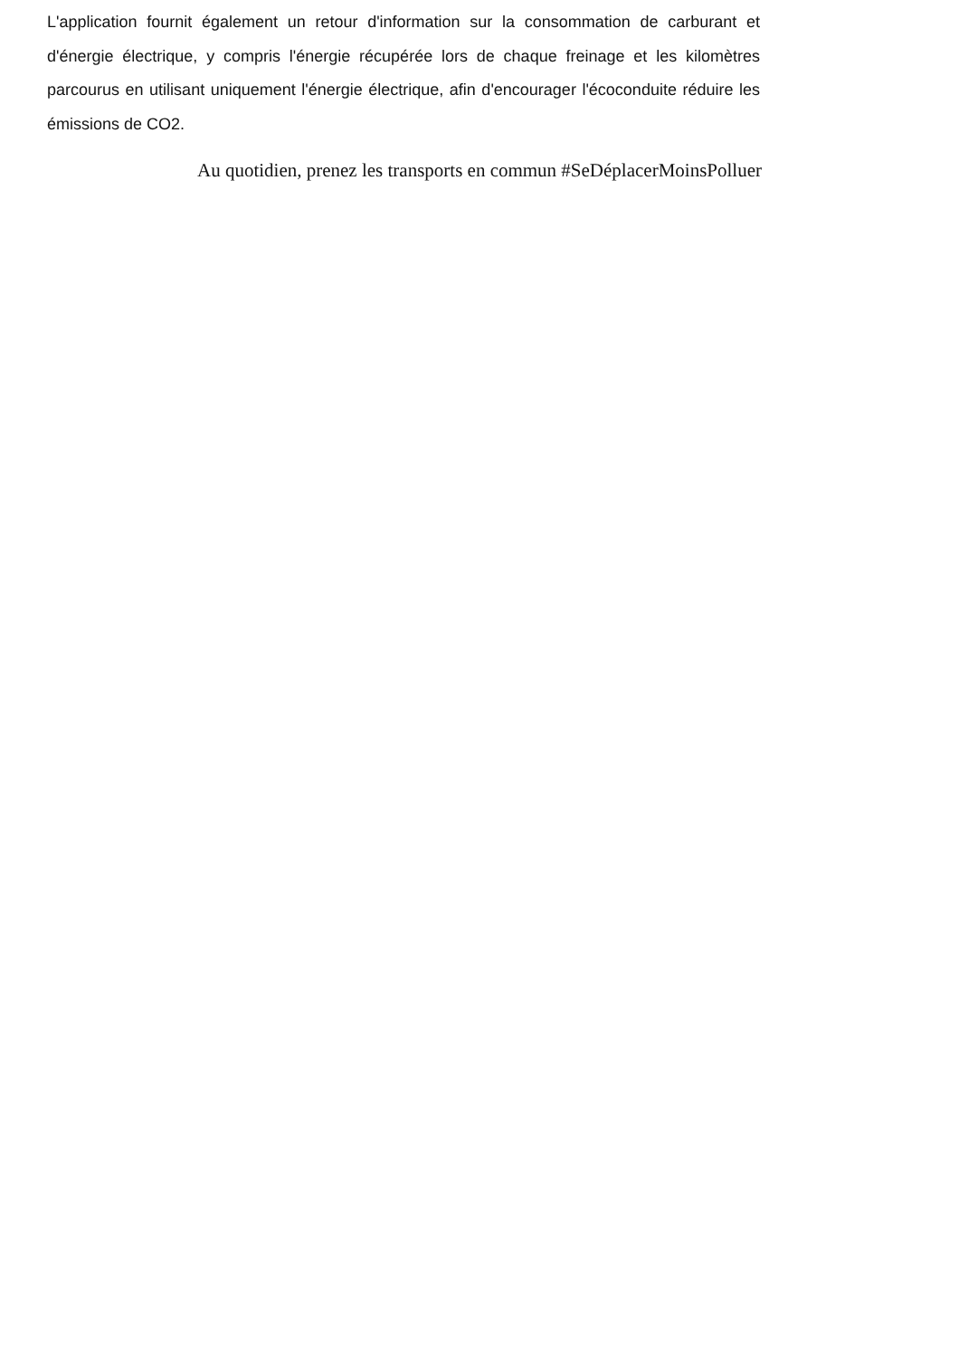L'application fournit également un retour d'information sur la consommation de carburant et d'énergie électrique, y compris l'énergie récupérée lors de chaque freinage et les kilomètres parcourus en utilisant uniquement l'énergie électrique, afin d'encourager l'écoconduite réduire les émissions de CO2.
Au quotidien, prenez les transports en commun #SeDéplacerMoinsPolluer